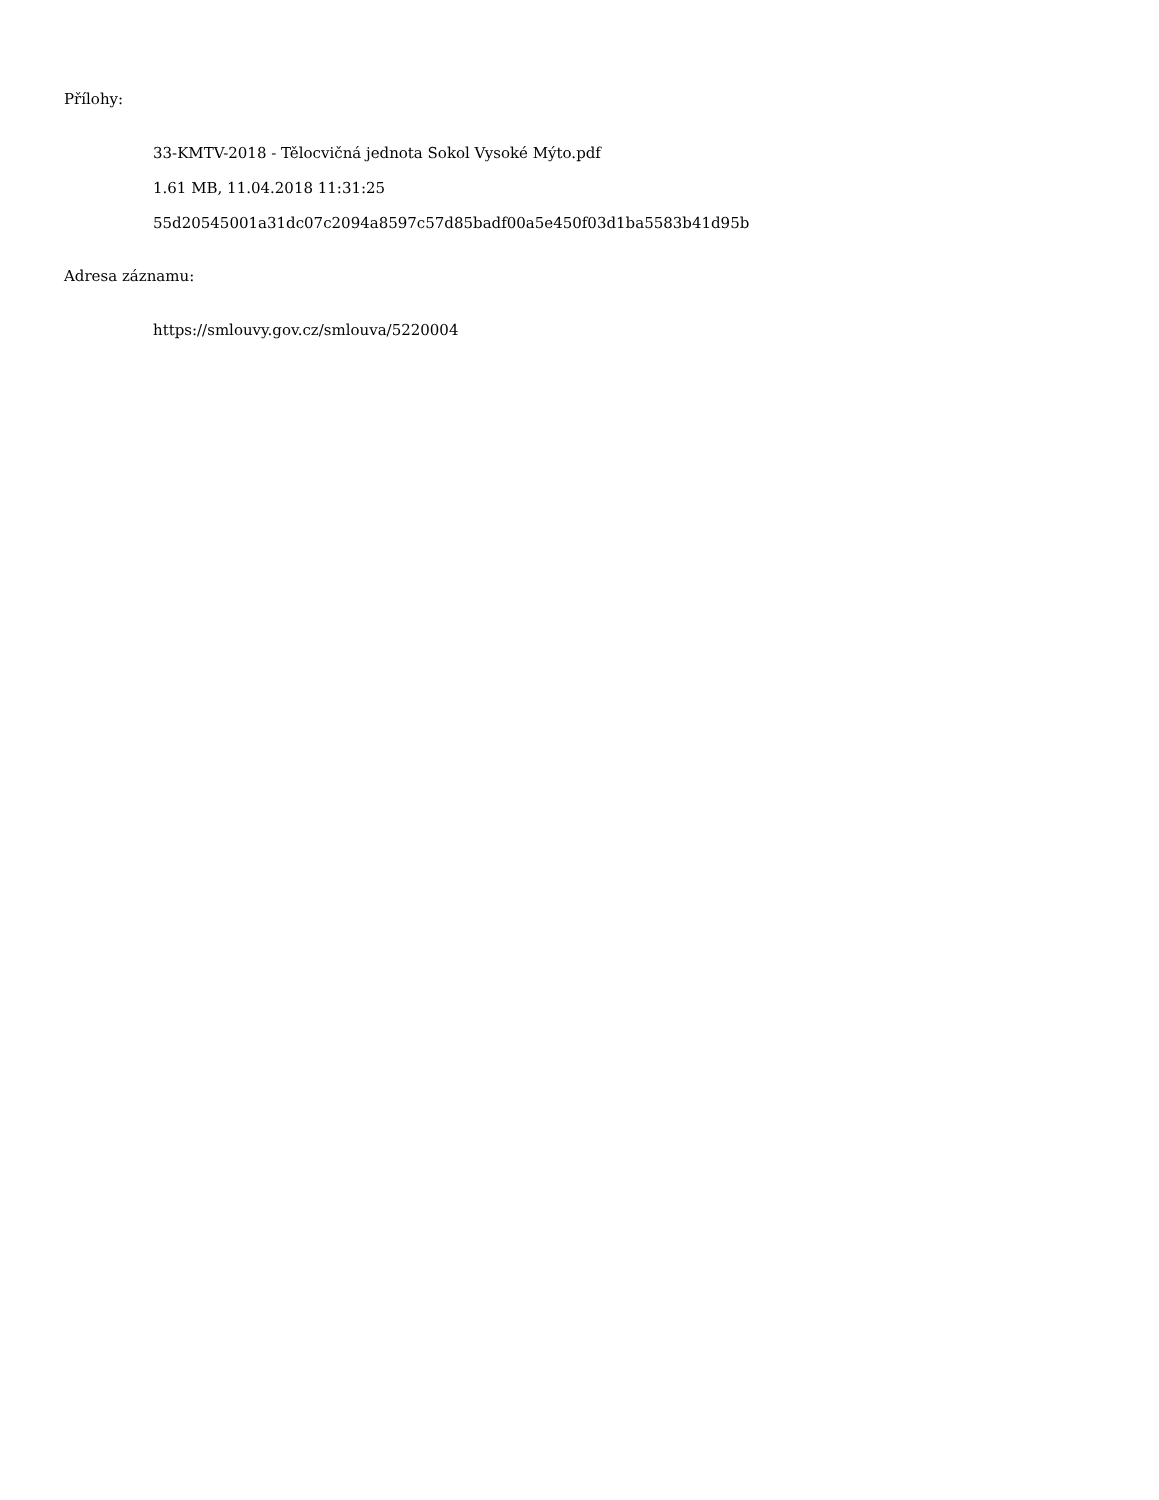Přílohy:
33-KMTV-2018 - Tělocvičná jednota Sokol Vysoké Mýto.pdf
1.61 MB, 11.04.2018 11:31:25
55d20545001a31dc07c2094a8597c57d85badf00a5e450f03d1ba5583b41d95b
Adresa záznamu:
https://smlouvy.gov.cz/smlouva/5220004